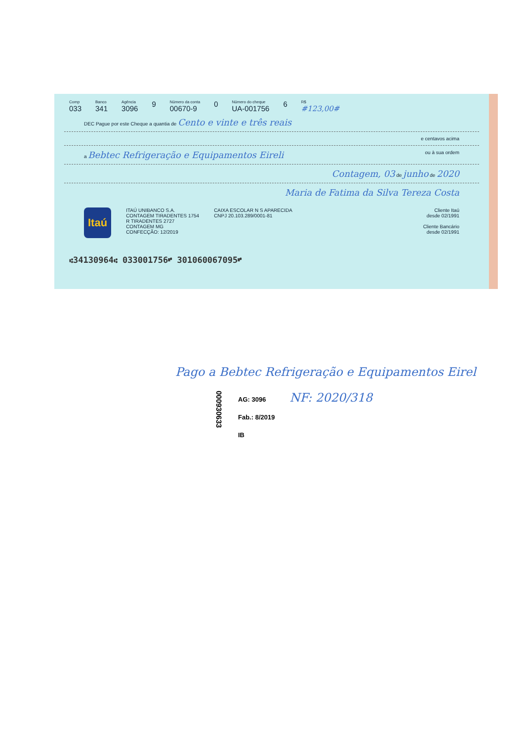Comp
033
Banco
341
Agência
3096
9
Número da conta
00670-9
0
Número do cheque
UA-001756
6
R$
#123,00#
DEC Pague por este Cheque a quantia de Cento e vinte e três reais
e centavos acima
a Bebtec Refrigeração e Equipamentos Eireli ou à sua ordem
Contagem, 03 de junho de 2020
Maria de Fatima da Silva Tereza Costa
Itaú
ITAÚ UNIBANCO S.A.
CONTAGEM TIRADENTES 1754
R TIRADENTES 2727
CONTAGEM MG
CONFECÇÃO: 12/2019
CAIXA ESCOLAR N S APARECIDA
CNPJ 20.103.289/0001-81
Cliente Itaú
desde 02/1991
Cliente Bancário
desde 02/1991
⑆34130964⑆ 033001756⑈ 301060067095⑈
Pago a Bebtec Refrigeração e Equipamentos Eirel
000930633
AG: 3096
Fab.: 8/2019
IB
NF: 2020/318